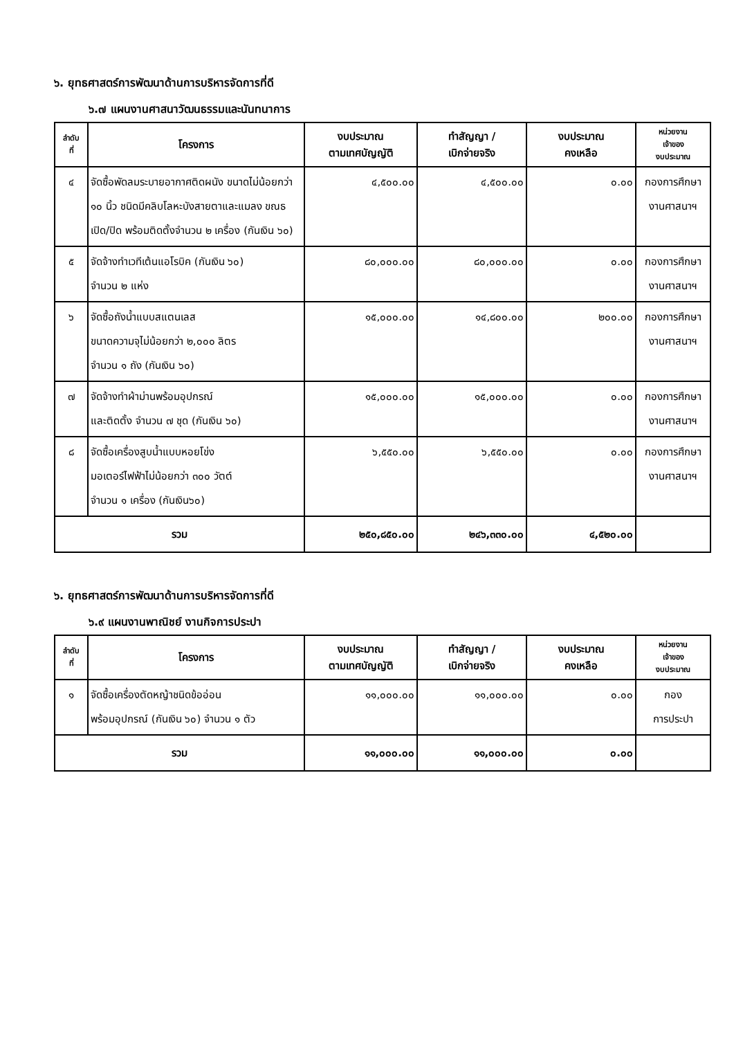๖. ยุทธศาสตร์การพัฒนาด้านการบริหารจัดการที่ดี
๖.๗ แผนงานศาสนาวัฒนธรรมและนันทนาการ
| ลำดับ ที่ | โครงการ | งบประมาณ ตามเทศบัญญัติ | ทำสัญญา / เบิกจ่ายจริง | งบประมาณ คงเหลือ | หน่วยงาน เจ้าของ งบประมาณ |
| --- | --- | --- | --- | --- | --- |
| ๔ | จัดซื้อพัดลมระบายอากาศติดผนัง ขนาดไม่น้อยกว่า ๑๐ นิ้ว ชนิดมีคลิบโลหะบังสายตาและแมลง ขณธเปิด/ปิด พร้อมติดตั้งจำนวน ๒ เครื่อง (กันเงิน ๖๐) | ๔,๕๐๐.๐๐ | ๔,๕๐๐.๐๐ | ๐.๐๐ | กองการศึกษา งานศาสนาฯ |
| ๕ | จัดจ้างทำเวทีเต้นแอโรบิค (กันเงิน ๖๐) จำนวน ๒ แห่ง | ๘๐,๐๐๐.๐๐ | ๘๐,๐๐๐.๐๐ | ๐.๐๐ | กองการศึกษา งานศาสนาฯ |
| ๖ | จัดซื้อถังน้ำแบบสแตนเลส ขนาดความจุไม่น้อยกว่า ๒,๐๐๐ ลิตร จำนวน ๑ ถัง (กันเงิน ๖๐) | ๑๕,๐๐๐.๐๐ | ๑๔,๘๐๐.๐๐ | ๒๐๐.๐๐ | กองการศึกษา งานศาสนาฯ |
| ๗ | จัดจ้างทำผ้าม่านพร้อมอุปกรณ์ และติดตั้ง จำนวน ๗ ชุด (กันเงิน ๖๐) | ๑๕,๐๐๐.๐๐ | ๑๕,๐๐๐.๐๐ | ๐.๐๐ | กองการศึกษา งานศาสนาฯ |
| ๘ | จัดซื้อเครื่องสูบน้ำแบบหอยโข่ง มอเตอร์ไฟฟ้าไม่น้อยกว่า ๓๐๐ วัตต์ จำนวน ๑ เครื่อง (กันเงิน๖๐) | ๖,๕๕๐.๐๐ | ๖,๕๕๐.๐๐ | ๐.๐๐ | กองการศึกษา งานศาสนาฯ |
| รวม | | ๒๕๐,๘๕๐.๐๐ | ๒๔๖,๓๓๐.๐๐ | ๔,๕๒๐.๐๐ | |
๖. ยุทธศาสตร์การพัฒนาด้านการบริหารจัดการที่ดี
๖.๙ แผนงานพาณิชย์ งานกิจการประปา
| ลำดับ ที่ | โครงการ | งบประมาณ ตามเทศบัญญัติ | ทำสัญญา / เบิกจ่ายจริง | งบประมาณ คงเหลือ | หน่วยงาน เจ้าของ งบประมาณ |
| --- | --- | --- | --- | --- | --- |
| ๑ | จัดซื้อเครื่องตัดหญ้าชนิดข้ออ่อน พร้อมอุปกรณ์ (กันเงิน ๖๐) จำนวน ๑ ตัว | ๑๑,๐๐๐.๐๐ | ๑๑,๐๐๐.๐๐ | ๐.๐๐ | กอง การประปา |
| รวม | | ๑๑,๐๐๐.๐๐ | ๑๑,๐๐๐.๐๐ | ๐.๐๐ | |